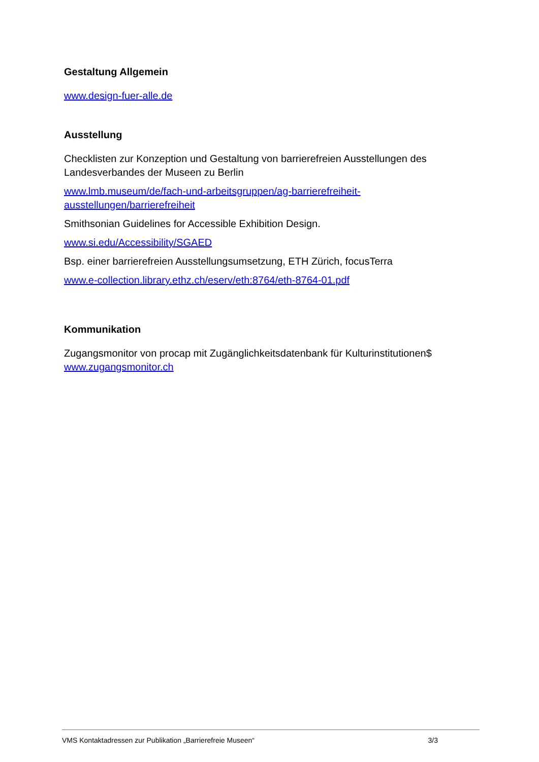Gestaltung Allgemein
www.design-fuer-alle.de
Ausstellung
Checklisten zur Konzeption und Gestaltung von barrierefreien Ausstellungen des Landesverbandes der Museen zu Berlin
www.lmb.museum/de/fach-und-arbeitsgruppen/ag-barrierefreiheit-ausstellungen/barrierefreiheit
Smithsonian Guidelines for Accessible Exhibition Design.
www.si.edu/Accessibility/SGAED
Bsp. einer barrierefreien Ausstellungsumsetzung, ETH Zürich, focusTerra
www.e-collection.library.ethz.ch/eserv/eth:8764/eth-8764-01.pdf
Kommunikation
Zugangsmonitor von procap mit Zugänglichkeitsdatenbank für Kulturinstitutionen$
www.zugangsmonitor.ch
VMS Kontaktadressen zur Publikation „Barrierefreie Museen“3/3